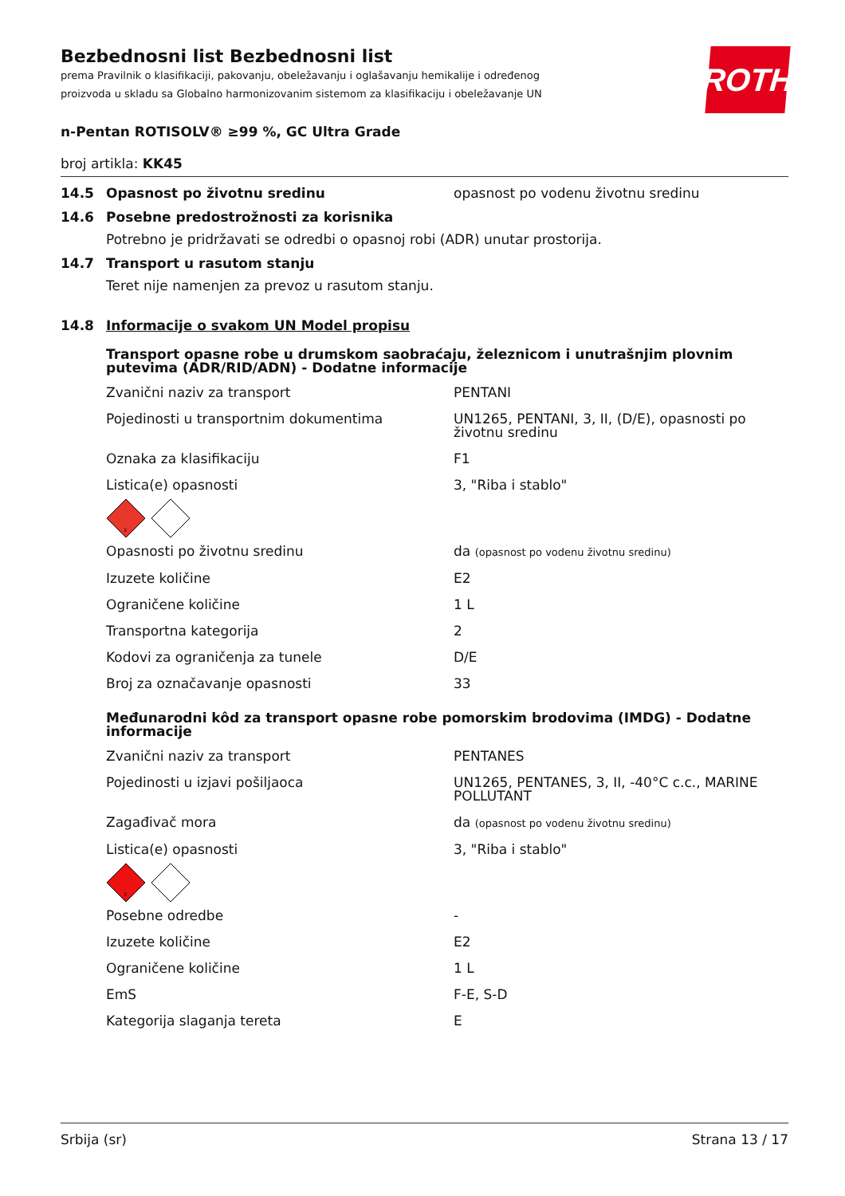ROTH
Bezbednosni list Bezbednosni list
prema Pravilnik o klasifikaciji, pakovanju, obeležavanju i oglašavanju hemikalije i određenog proizvoda u skladu sa Globalno harmonizovanim sistemom za klasifikaciju i obeležavanje UN
n-Pentan ROTISOLV® ≥99 %, GC Ultra Grade
broj artikla: KK45
14.5 Opasnost po životnu sredinu opasnost po vodenu životnu sredinu
14.6 Posebne predostrožnosti za korisnika
Potrebno je pridržavati se odredbi o opasnoj robi (ADR) unutar prostorija.
14.7 Transport u rasutom stanju
Teret nije namenjen za prevoz u rasutom stanju.
14.8 Informacije o svakom UN Model propisu
Transport opasne robe u drumskom saobraćaju, železnicom i unutrašnjim plovnim putevima (ADR/RID/ADN) - Dodatne informacije
| Zvanični naziv za transport | PENTANI |
| Pojedinosti u transportnim dokumentima | UN1265, PENTANI, 3, II, (D/E), opasnosti po životnu sredinu |
| Oznaka za klasifikaciju | F1 |
| Listica(e) opasnosti | 3, "Riba i stablo" |
3
| Opasnosti po životnu sredinu | da (opasnost po vodenu životnu sredinu) |
| Izuzete količine | E2 |
| Ograničene količine | 1 L |
| Transportna kategorija | 2 |
| Kodovi za ograničenja za tunele | D/E |
| Broj za označavanje opasnosti | 33 |
Međunarodni kôd za transport opasne robe pomorskim brodovima (IMDG) - Dodatne informacije
| Zvanični naziv za transport | PENTANES |
| Pojedinosti u izjavi pošiljaoca | UN1265, PENTANES, 3, II, -40°C c.c., MARINE POLLUTANT |
| Zagađivač mora | da (opasnost po vodenu životnu sredinu) |
| Listica(e) opasnosti | 3, "Riba i stablo" |
3
| Posebne odredbe | - |
| Izuzete količine | E2 |
| Ograničene količine | 1 L |
| EmS | F-E, S-D |
| Kategorija slaganja tereta | E |
Srbija (sr) Strana 13 / 17